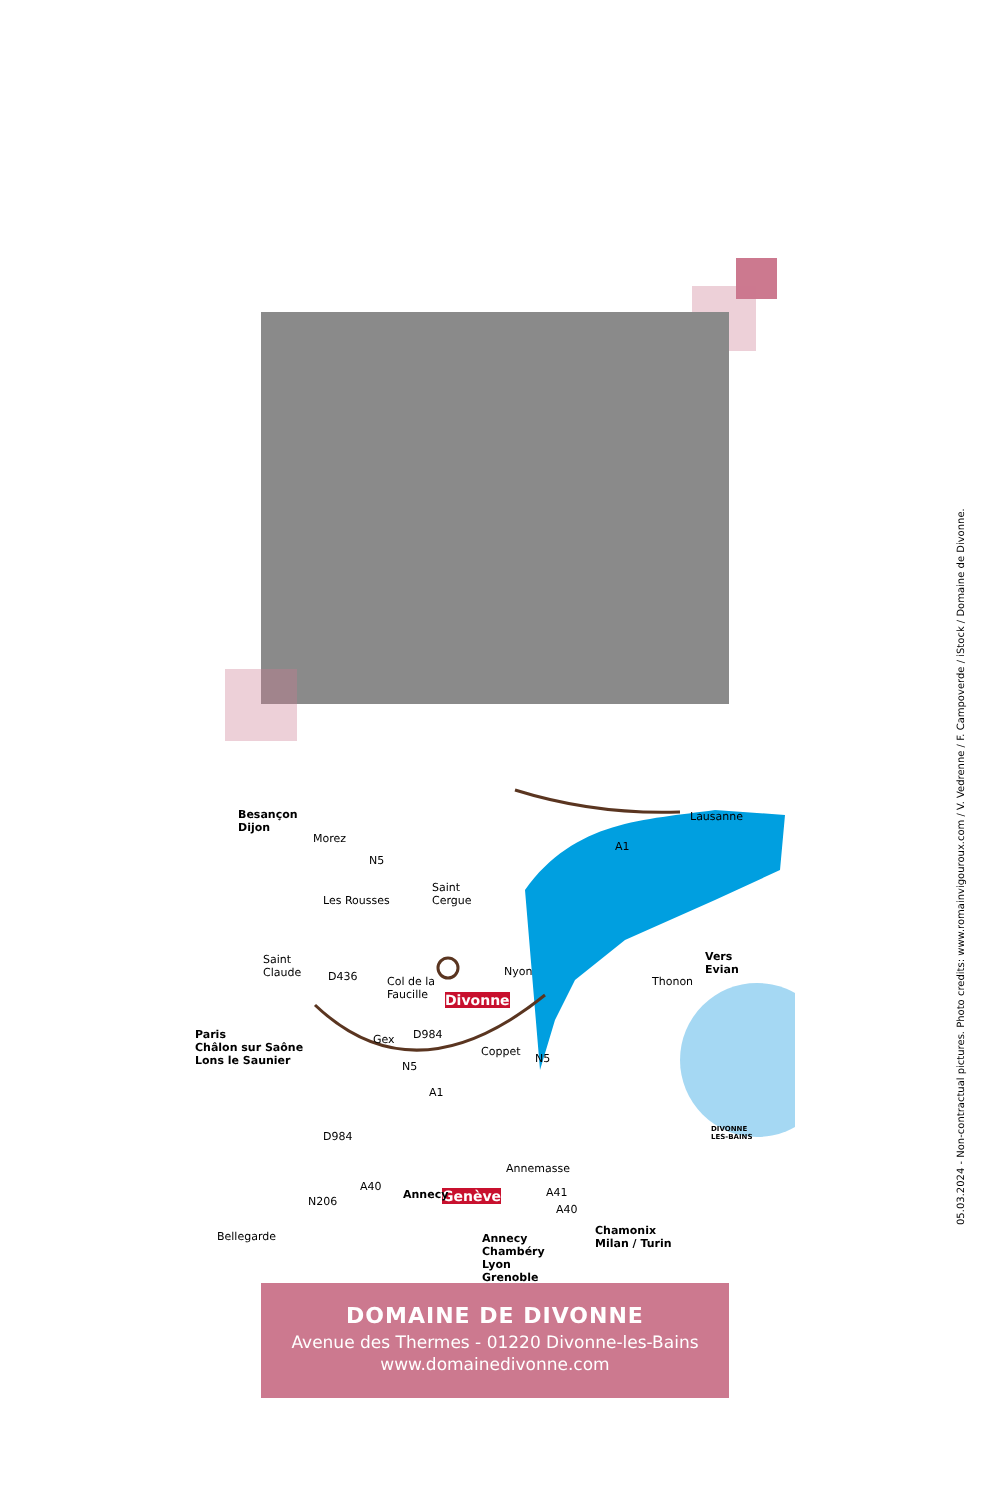Besançon
Dijon
Morez
N5
Les Rousses
Saint
Cergue
A1
Lausanne
Saint
Claude D436 Col de la
Faucille Divonne
Nyon
Thonon
Vers
Evian
Paris
Châlon sur Saône
Lons le Saunier
Gex D984
Coppet
N5
N5
A1
D984
DIVONNE
LES-BAINS
Annemasse
Genève N206
A40
Bellegarde Annecy
Chambéry
Lyon
Grenoble
Chamonix
Milan / Turin
A40
Annecy A41
DOMAINE DE DIVONNE
Avenue des Thermes - 01220 Divonne-les-Bains
www.domainedivonne.com
05.03.2024 - Non-contractual pictures. Photo credits: www.romainvigouroux.com / V. Vedrenne / F. Campoverde / iStock / Domaine de Divonne.